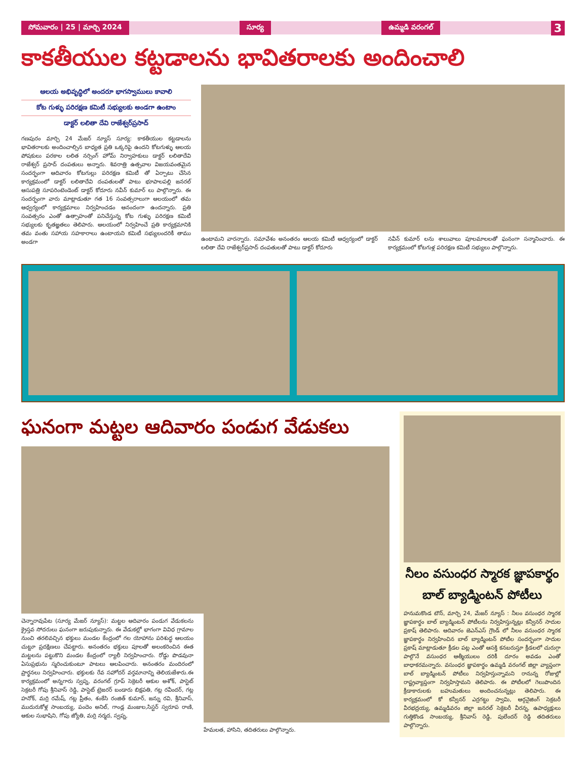సోమవారం | 25 | మార్చి 2024 సూర్య ఉమ్మడి వరంగల్ 3
కాకతీయుల కట్టడాలను భావితరాలకు అందించాలి
ఆలయ అభివృద్ధిలో అందరూ భాగస్వాములు కావాలి
కోట గుళ్ళు పరిరక్షణ కమిటీ సభ్యులకు అండగా ఉంటాం
డాక్టర్ లలితా దేవి రాజేశ్వర్‌ప్రసాద్
గణపురం మార్చి 24 మేజర్ న్యూస్ సూర్య: కాకతీయుల కట్టడాలను భావితరాలకు అందించాల్సిన బాధ్యత ప్రతి ఒక్కరిపై ఉందని కోటగుళ్ళు ఆలయ పోషకులు పరకాల లలిత నర్సింగ్ హోమ్ నిర్వాహకులు డాక్టర్ లలితాదేవి రాజేశ్వర్ ప్రసాద్ దంపతులు అన్నారు. శివరాత్రి ఉత్సవాల విజయవంతమైన సందర్భంగా ఆదివారం కోటగుల్లు పరిరక్షణ కమిటీ తో ఏర్పాటు చేసిన కార్యక్రమంలో డాక్టర్ లలితాదేవి దంపతులతో పాటు భూపాలపల్లి జనరల్ ఆసుపత్రి సూపరింటెండెంట్ డాక్టర్ కోదూరు నవీన్ కుమార్ లు పాల్గొన్నారు. ఈ సందర్భంగా వారు మాట్లాడుతూ గత 16 సంవత్సరాలుగా ఆలయంలో తమ ఆధ్వర్యంలో కార్యక్రమాలు నిర్వహించడం ఆనందంగా ఉందన్నారు. ప్రతి సంవత్సరం ఎంతో ఉత్సాహంతో పనిచేస్తున్న కోట గుళ్ళు పరిరక్షణ కమిటీ సభ్యులకు కృతజ్ఞతలు తెలిపారు. ఆలయంలో నిర్వహించే ప్రతి కార్యక్రమానికి తమ వంతు సహాయ సహకారాలు ఉంటాయని కమిటీ సభ్యులందరికీ తాము అండగా
ఉంటామని వారన్నారు. సమావేశం అనంతరం ఆలయ కమిటీ ఆధ్వర్యంలో డాక్టర్ లలితా దేవి రాజేశ్వర్‌ప్రసాద్ దంపతులతో పాటు డాక్టర్ కోదూరు
నవీన్ కుమార్ లను శాలువాలు పూలమాలలతో ఘనంగా సన్మానించారు. ఈ కార్యక్రమంలో కోటగుళ్ల పరిరక్షణ కమిటీ సభ్యులు పాల్గొన్నారు.
ఘనంగా మట్టల ఆదివారం పండుగ వేడుకలు
చెన్నారావుపేట (సూర్య మేజర్ న్యూస్): మట్టల ఆదివారం పండుగ వేడుకలను క్రైస్తవ సోదరులు ఘనంగా జరుపుకున్నారు. ఈ వేడుకల్లో భాగంగా వివిధ గ్రామాల నుంచి తరలివచ్చిన భక్తులు మండల కేంద్రంలో గల యోహాను పరిశుద్ధ ఆలయం చుట్టూ ప్రదక్షిణలు చేపట్టారు. అనంతరం భక్తులు పూలతో అలంకరించిన ఈత మట్టలను పట్టుకొని మండల కేంద్రంలో ర్యాలీ నిర్వహించారు. రోడ్డు పొడవునా ఏసుప్రభును స్మరించుకుంటూ పాటలు ఆలపించారు. అనంతరం మందిరంలో ప్రార్థనలు నిర్వహించారు. భక్తులకు రేవ సహోదర్ వర్తమానాన్ని తెలియజేశారు.ఈ కార్యక్రమంలో అన్నగారు స్వప్న, వరంగల్ గ్రూప్ సెక్రెటరీ ఆకుల అశోక్, పాస్టెట్ సెక్రటరీ గోపు శ్రీనివాస్ రెడ్డి, పాస్టెట్ ట్రెజరర్ బండారు బిక్షపతి, గట్ల రవీందర్, గట్ల హనోక్, మర్రి రమేష్, గట్ల ప్రీతం, శంకేసి రంజిత్ కుమార్, జన్ను రవి, శ్రీనివాస్, ముదురుకోళ్ల సాంబయ్య, పందెం అనిల్, గాండ్ల మంజుల,సిస్టర్ స్వరూప రాణి, ఆకుల సుభాషిని, గోపు జ్యోతి, మర్రి నర్మద, స్వప్న,
హేమలత, హాసిని, తదితరులు పాల్గొన్నారు.
నీలం వసుంధర స్మారక జ్ఞాపకార్థం
బాల్ బ్యాడ్మింటన్ పోటీలు
హనుమకొండ టౌన్, మార్చి 24, మేజర్ న్యూస్ : నీలం వసుంధర స్మారక జ్ఞాపకార్థం బాల్ బ్యాడ్మింటన్ పోటీలను నిర్వహిస్తున్నట్లు కన్వీనర్ సాదుల ప్రకాష్ తెలిపారు. ఆదివారం జెఎన్ఎస్ గ్రౌండ్ లో నీలం వసుంధర స్మారక జ్ఞాపకార్థం నిర్వహించిన బాల్ బ్యాడ్మింటన్ పోటీల సందర్భంగా సాదుల ప్రకాష్ మాట్లాడుతూ క్రీడల పట్ల ఎంతో ఆసక్తి కనబరుస్తూ క్రీడలలో చురుగ్గా పాల్గొనే వసుంధర ఆత్మీయులం దరికీ దూరం అవడం ఎంతో బాధాకరమన్నారు. వసుంధర జ్ఞాపకార్థం ఉమ్మడి వరంగల్ జిల్లా వ్యాప్తంగా బాల్ బ్యాడ్మింటన్ పోటీలు నిర్వహిస్తున్నామని రానున్న రోజుల్లో రాష్ట్రవ్యాప్తంగా నిర్వహిస్తామని తెలిపారు. ఈ పోటీలలో గెలుపొందిన క్రీడాకారులకు బహుమతులు అందించనున్నట్లు తెలిపారు. ఈ కార్యక్రమంలో కో కన్వీనర్ ఎర్రగట్టు స్వామి, ఆర్గనైజింగ్ సెక్రటరీ వీరభద్రయ్య, ఉమ్మడివరం జిల్లా జనరల్ సెక్రెటరీ వీరన్న, ఉపాధ్యక్షులు గుత్తికొండ సాంబయ్య, శ్రీనివాస్ రెడ్డి, పులేందర్ రెడ్డి తదితరులు పాల్గొన్నారు.